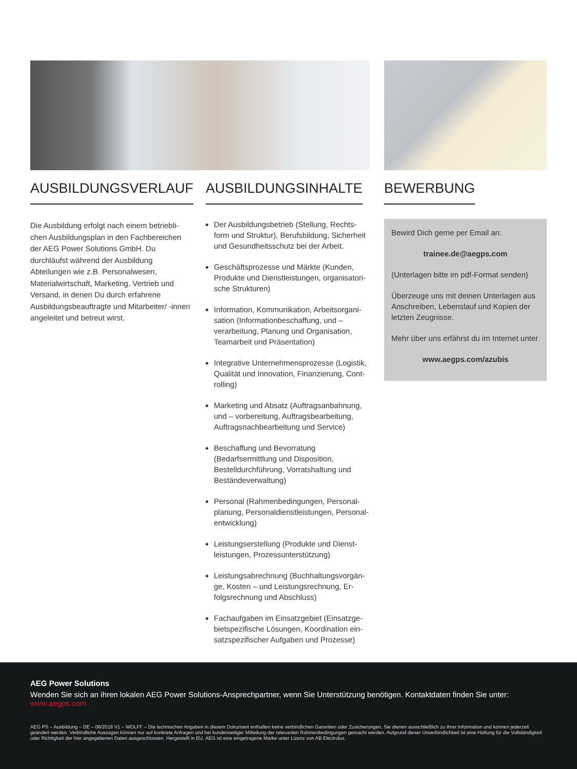AUSBILDUNGSVERLAUF
Die Ausbildung erfolgt nach einem betriebli-chen Ausbildungsplan in den Fachbereichen der AEG Power Solutions GmbH. Du durchläufst während der Ausbildung Abteilungen wie z.B. Personalwesen, Materialwirtschaft, Marketing, Vertrieb und Versand, in denen Du durch erfahrene Ausbildungsbeauftragte und Mitarbeiter/ -innen angeleitet und betreut wirst.
AUSBILDUNGSINHALTE
Der Ausbildungsbetrieb (Stellung, Rechts-form und Struktur), Berufsbildung, Sicherheit und Gesundheitsschutz bei der Arbeit.
Geschäftsprozesse und Märkte (Kunden, Produkte und Dienstleistungen, organisatori-sche Strukturen)
Information, Kommunikation, Arbeitsorgani-sation (Informationbeschaffung, und – verarbeitung, Planung und Organisation, Teamarbeit und Präsentation)
Integrative Unternehmensprozesse (Logistik, Qualität und Innovation, Finanzierung, Cont-rolling)
Marketing und Absatz (Auftragsanbahnung, und – vorbereitung, Auftragsbearbeitung, Auftragsnachbearbeitung und Service)
Beschaffung und Bevorratung (Bedarfsermittlung und Disposition, Bestelldurchführung, Vorratshaltung und Beständeverwaltung)
Personal (Rahmenbedingungen, Personal-planung, Personaldienstleistungen, Personal-entwicklung)
Leistungserstellung (Produkte und Dienst-leistungen, Prozessunterstützung)
Leistungsabrechnung (Buchhaltungsvorgän-ge, Kosten – und Leistungsrechnung, Er-folgsrechnung und Abschluss)
Fachaufgaben im Einsatzgebiet (Einsatzge-bietspezifische Lösungen, Koordination ein-satzspezifischer Aufgaben und Prozesse)
BEWERBUNG
Bewird Dich gerne per Email an:
trainee.de@aegps.com
(Unterlagen bitte im pdf-Format senden)
Überzeuge uns mit deinen Unterlagen aus Anschreiben, Lebenslauf und Kopien der letzten Zeugnisse.
Mehr über uns erfährst du im Internet unter
www.aegps.com/azubis
AEG Power Solutions
Wenden Sie sich an ihren lokalen AEG Power Solutions-Ansprechpartner, wenn Sie Unterstützung benötigen. Kontaktdaten finden Sie unter: www.aegps.com
AEG PS – Ausbildung – DE – 06/2018 V1 – WOLFF – Die technischen Angaben in diesem Dokument enthalten keine verbindlichen Garantien oder Zusicherungen. Sie dienen ausschließlich zu Ihrer Information und können jederzeit geändert werden. Verbindliche Aussagen können nur auf konkrete Anfragen und bei kundenseitiger Mitteilung der relevanten Rahmenbedingungen gemacht werden. Aufgrund dieser Unverbindlichkeit ist eine Haftung für die Vollständigkeit oder Richtigkeit der hier angegebenen Daten ausgeschlossen. Hergestellt in EU. AEG ist eine eingetragene Marke unter Lizenz von AB Electrolux.